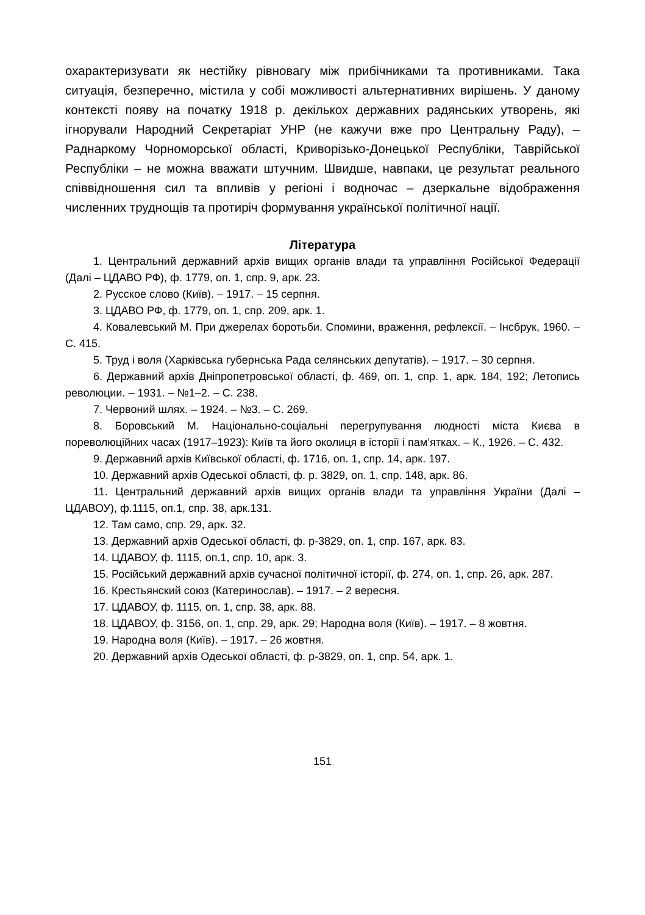охарактеризувати як нестійку рівновагу між прибічниками та противника­ми. Така ситуація, безперечно, містила у собі можливості альтернативних вирішень. У даному контексті появу на початку 1918 р. декількох держав­них радянських утворень, які ігнорували Народний Секретаріат УНР (не кажучи вже про Центральну Раду), – Раднаркому Чорноморської області, Криворізько-Донецької Республіки, Таврійської Республіки – не можна вважати штучним. Швидше, навпаки, це результат реального співвідно­шення сил та впливів у регіоні і водночас – дзеркальне відображення численних труднощів та протиріч формування української політичної нації.
Література
1. Центральний державний архів вищих органів влади та управління Російської Федерації (Далі – ЦДАВО РФ), ф. 1779, оп. 1, спр. 9, арк. 23.
2. Русское слово (Київ). – 1917. – 15 серпня.
3. ЦДАВО РФ, ф. 1779, оп. 1, спр. 209, арк. 1.
4. Ковалевський М. При джерелах боротьби. Спомини, враження, рефлексії. – Інсбрук, 1960. – С. 415.
5. Труд і воля (Харківська губернська Рада селянських депутатів). – 1917. – 30 серпня.
6. Державний архів Дніпропетровської області, ф. 469, оп. 1, спр. 1, арк. 184, 192; Летопись революции. – 1931. – №1–2. – С. 238.
7. Червоний шлях. – 1924. – №3. – С. 269.
8. Боровський М. Національно-соціальні перегрупування людності міста Києва в пореволюційних часах (1917–1923): Київ та його околиця в історії і пам’ятках. – К., 1926. – С. 432.
9. Державний архів Київської області, ф. 1716, оп. 1, спр. 14, арк. 197.
10. Державний архів Одеської області, ф. р. 3829, оп. 1, спр. 148, арк. 86.
11. Центральний державний архів вищих органів влади та управління України (Далі – ЦДАВОУ), ф.1115, оп.1, спр. 38, арк.131.
12. Там само, спр. 29, арк. 32.
13. Державний архів Одеської області, ф. р-3829, оп. 1, спр. 167, арк. 83.
14. ЦДАВОУ, ф. 1115, оп.1, спр. 10, арк. 3.
15. Російський державний архів сучасної політичної історії, ф. 274, оп. 1, спр. 26, арк. 287.
16. Крестьянский союз (Катеринослав). – 1917. – 2 вересня.
17. ЦДАВОУ, ф. 1115, оп. 1, спр. 38, арк. 88.
18. ЦДАВОУ, ф. 3156, оп. 1, спр. 29, арк. 29; Народна воля (Київ). – 1917. – 8 жовтня.
19. Народна воля (Київ). – 1917. – 26 жовтня.
20. Державний архів Одеської області, ф. р-3829, оп. 1, спр. 54, арк. 1.
151